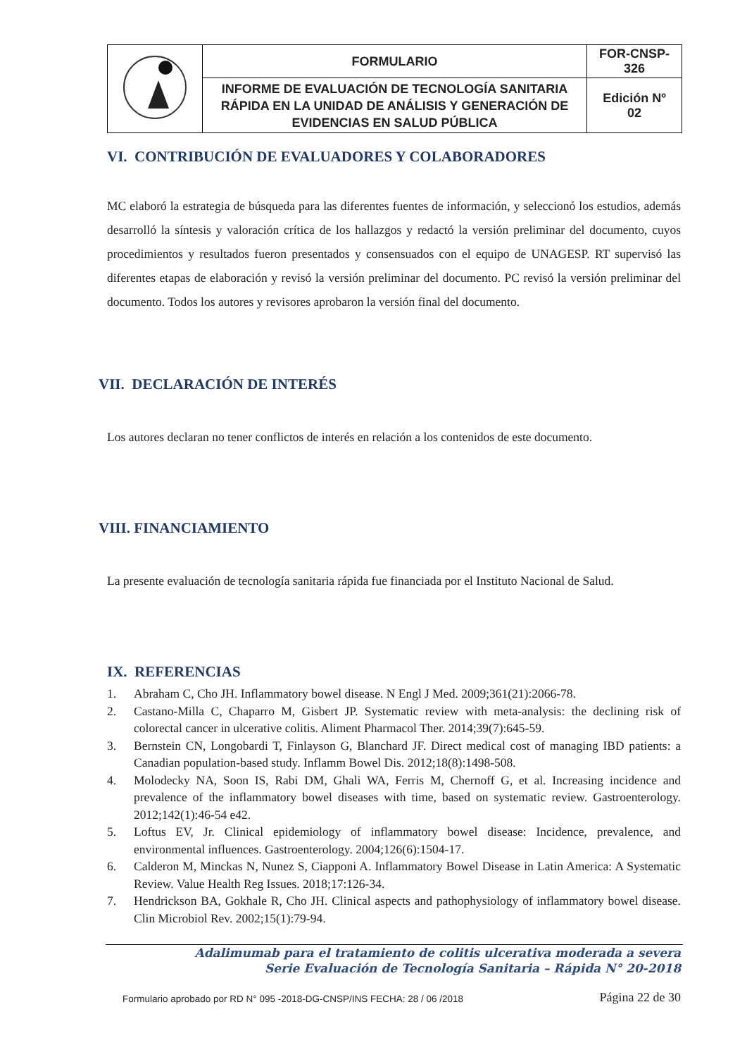| | FORMULARIO | FOR-CNSP- 326 |
| | INFORME DE EVALUACIÓN DE TECNOLOGÍA SANITARIA RÁPIDA EN LA UNIDAD DE ANÁLISIS Y GENERACIÓN DE EVIDENCIAS EN SALUD PÚBLICA | Edición Nº 02 |
VI. CONTRIBUCIÓN DE EVALUADORES Y COLABORADORES
MC elaboró la estrategia de búsqueda para las diferentes fuentes de información, y seleccionó los estudios, además desarrolló la síntesis y valoración crítica de los hallazgos y redactó la versión preliminar del documento, cuyos procedimientos y resultados fueron presentados y consensuados con el equipo de UNAGESP. RT supervisó las diferentes etapas de elaboración y revisó la versión preliminar del documento. PC revisó la versión preliminar del documento. Todos los autores y revisores aprobaron la versión final del documento.
VII. DECLARACIÓN DE INTERÉS
Los autores declaran no tener conflictos de interés en relación a los contenidos de este documento.
VIII. FINANCIAMIENTO
La presente evaluación de tecnología sanitaria rápida fue financiada por el Instituto Nacional de Salud.
IX. REFERENCIAS
1. Abraham C, Cho JH. Inflammatory bowel disease. N Engl J Med. 2009;361(21):2066-78.
2. Castano-Milla C, Chaparro M, Gisbert JP. Systematic review with meta-analysis: the declining risk of colorectal cancer in ulcerative colitis. Aliment Pharmacol Ther. 2014;39(7):645-59.
3. Bernstein CN, Longobardi T, Finlayson G, Blanchard JF. Direct medical cost of managing IBD patients: a Canadian population-based study. Inflamm Bowel Dis. 2012;18(8):1498-508.
4. Molodecky NA, Soon IS, Rabi DM, Ghali WA, Ferris M, Chernoff G, et al. Increasing incidence and prevalence of the inflammatory bowel diseases with time, based on systematic review. Gastroenterology. 2012;142(1):46-54 e42.
5. Loftus EV, Jr. Clinical epidemiology of inflammatory bowel disease: Incidence, prevalence, and environmental influences. Gastroenterology. 2004;126(6):1504-17.
6. Calderon M, Minckas N, Nunez S, Ciapponi A. Inflammatory Bowel Disease in Latin America: A Systematic Review. Value Health Reg Issues. 2018;17:126-34.
7. Hendrickson BA, Gokhale R, Cho JH. Clinical aspects and pathophysiology of inflammatory bowel disease. Clin Microbiol Rev. 2002;15(1):79-94.
Adalimumab para el tratamiento de colitis ulcerativa moderada a severa
Serie Evaluación de Tecnología Sanitaria – Rápida N° 20-2018
Formulario aprobado por RD N° 095 -2018-DG-CNSP/INS FECHA: 28 / 06 /2018 Página 22 de 30